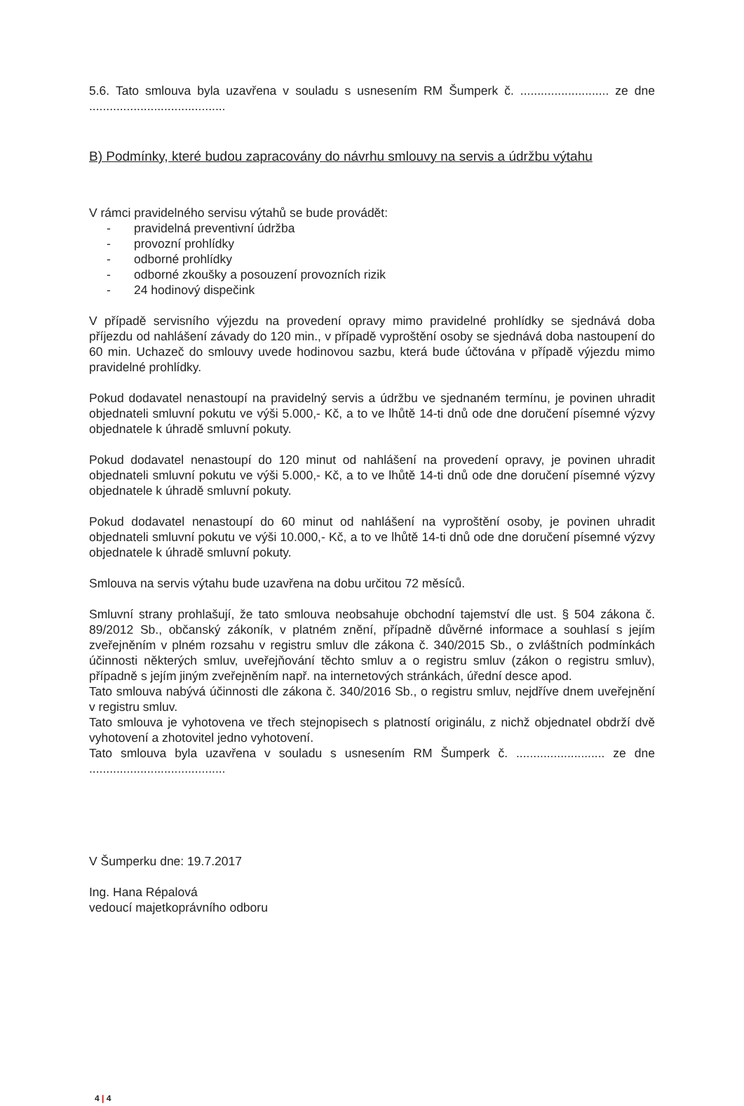5.6. Tato smlouva byla uzavřena v souladu s usnesením RM Šumperk č. .......................... ze dne ........................................
B) Podmínky, které budou zapracovány do návrhu smlouvy na servis a údržbu výtahu
V rámci pravidelného servisu výtahů se bude provádět:
- pravidelná preventivní údržba
- provozní prohlídky
- odborné prohlídky
- odborné zkoušky a posouzení provozních rizik
- 24 hodinový dispečink
V případě servisního výjezdu na provedení opravy mimo pravidelné prohlídky se sjednává doba příjezdu od nahlášení závady do 120 min., v případě vyproštění osoby se sjednává doba nastoupení do 60 min. Uchazeč do smlouvy uvede hodinovou sazbu, která bude účtována v případě výjezdu mimo pravidelné prohlídky.
Pokud dodavatel nenastoupí na pravidelný servis a údržbu ve sjednaném termínu, je povinen uhradit objednateli smluvní pokutu ve výši 5.000,- Kč, a to ve lhůtě 14-ti dnů ode dne doručení písemné výzvy objednatele k úhradě smluvní pokuty.
Pokud dodavatel nenastoupí do 120 minut od nahlášení na provedení opravy, je povinen uhradit objednateli smluvní pokutu ve výši 5.000,- Kč, a to ve lhůtě 14-ti dnů ode dne doručení písemné výzvy objednatele k úhradě smluvní pokuty.
Pokud dodavatel nenastoupí do 60 minut od nahlášení na vyproštění osoby, je povinen uhradit objednateli smluvní pokutu ve výši 10.000,- Kč, a to ve lhůtě 14-ti dnů ode dne doručení písemné výzvy objednatele k úhradě smluvní pokuty.
Smlouva na servis výtahu bude uzavřena na dobu určitou 72 měsíců.
Smluvní strany prohlašují, že tato smlouva neobsahuje obchodní tajemství dle ust. § 504 zákona č. 89/2012 Sb., občanský zákoník, v platném znění, případně důvěrné informace a souhlasí s jejím zveřejněním v plném rozsahu v registru smluv dle zákona č. 340/2015 Sb., o zvláštních podmínkách účinnosti některých smluv, uveřejňování těchto smluv a o registru smluv (zákon o registru smluv), případně s jejím jiným zveřejněním např. na internetových stránkách, úřední desce apod.
Tato smlouva nabývá účinnosti dle zákona č. 340/2016 Sb., o registru smluv, nejdříve dnem uveřejnění v registru smluv.
Tato smlouva je vyhotovena ve třech stejnopisech s platností originálu, z nichž objednatel obdrží dvě vyhotovení a zhotovitel jedno vyhotovení.
Tato smlouva byla uzavřena v souladu s usnesením RM Šumperk č. .......................... ze dne ........................................
V Šumperku dne: 19.7.2017
Ing. Hana Répalová
vedoucí majetkoprávního odboru
4 | 4